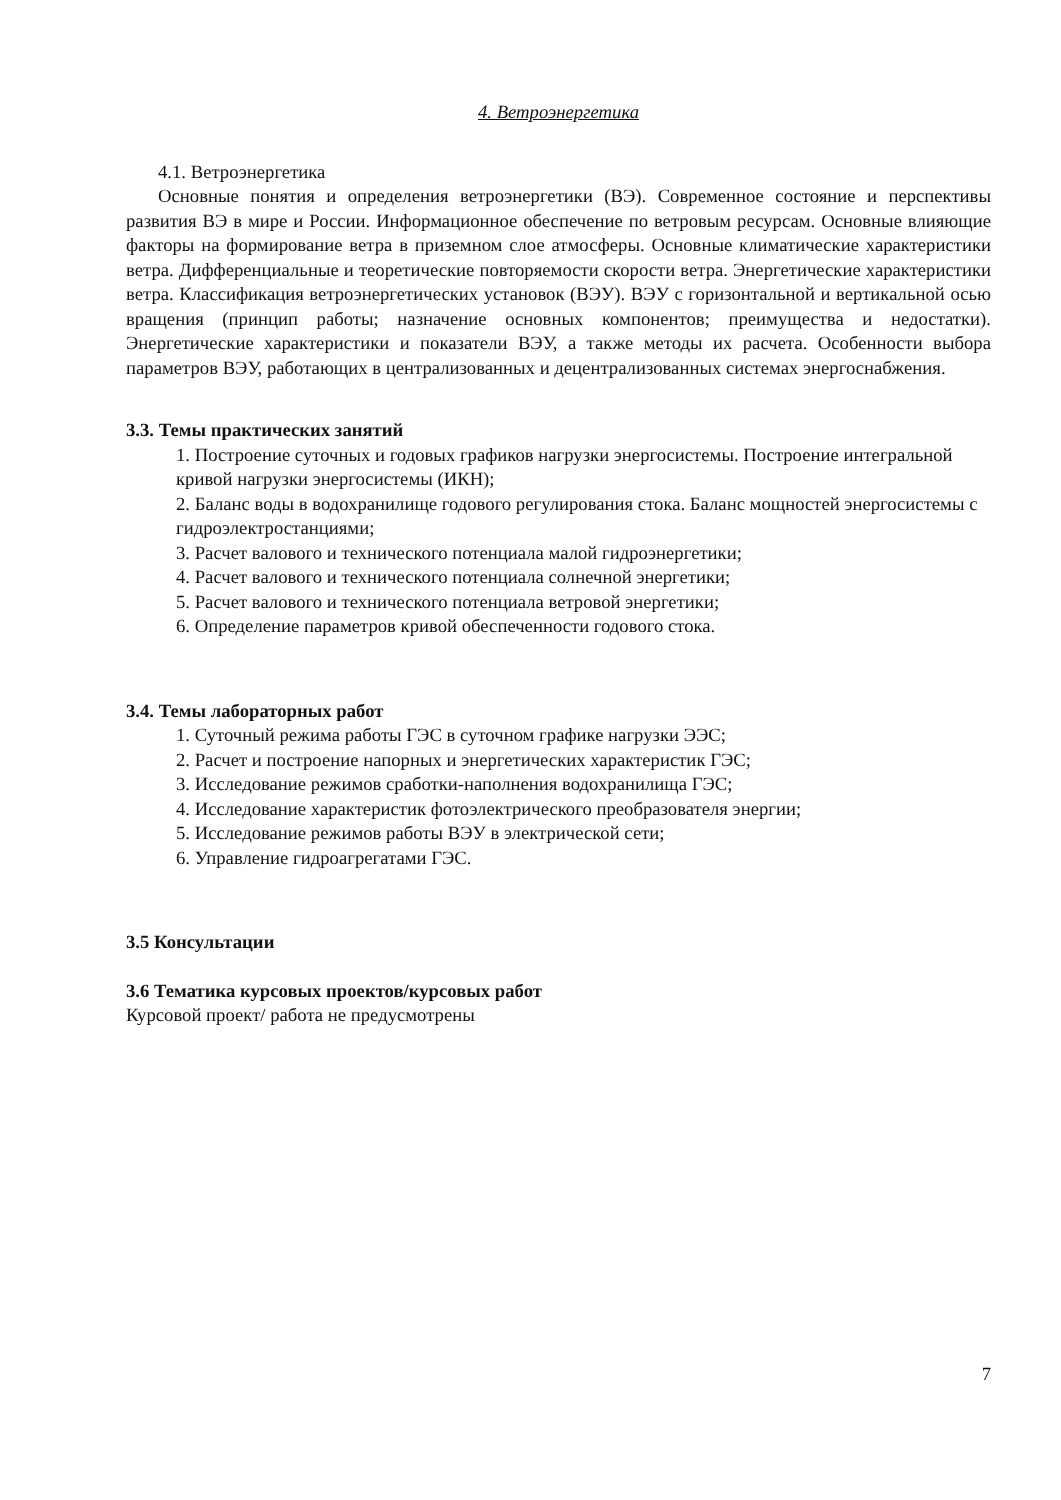4. Ветроэнергетика
4.1. Ветроэнергетика
Основные понятия и определения ветроэнергетики (ВЭ). Современное состояние и перспективы развития ВЭ в мире и России. Информационное обеспечение по ветровым ресурсам. Основные влияющие факторы на формирование ветра в приземном слое атмосферы. Основные климатические характеристики ветра. Дифференциальные и теоретические повторяемости скорости ветра. Энергетические характеристики ветра. Классификация ветроэнергетических установок (ВЭУ). ВЭУ с горизонтальной и вертикальной осью вращения (принцип работы; назначение основных компонентов; преимущества и недостатки). Энергетические характеристики и показатели ВЭУ, а также методы их расчета. Особенности выбора параметров ВЭУ, работающих в централизованных и децентрализованных системах энергоснабжения.
3.3. Темы практических занятий
1. Построение суточных и годовых графиков нагрузки энергосистемы. Построение интегральной кривой нагрузки энергосистемы (ИКН);
2. Баланс воды в водохранилище годового регулирования стока. Баланс мощностей энергосистемы с гидроэлектростанциями;
3. Расчет валового и технического потенциала малой гидроэнергетики;
4. Расчет валового и технического потенциала солнечной энергетики;
5. Расчет валового и технического потенциала ветровой энергетики;
6. Определение параметров кривой обеспеченности годового стока.
3.4. Темы лабораторных работ
1. Суточный режима работы ГЭС в суточном графике нагрузки ЭЭС;
2. Расчет и построение напорных и энергетических характеристик ГЭС;
3. Исследование режимов сработки-наполнения водохранилища ГЭС;
4. Исследование характеристик фотоэлектрического преобразователя энергии;
5. Исследование режимов работы ВЭУ в электрической сети;
6. Управление гидроагрегатами ГЭС.
3.5 Консультации
3.6 Тематика курсовых проектов/курсовых работ
Курсовой проект/ работа не предусмотрены
7